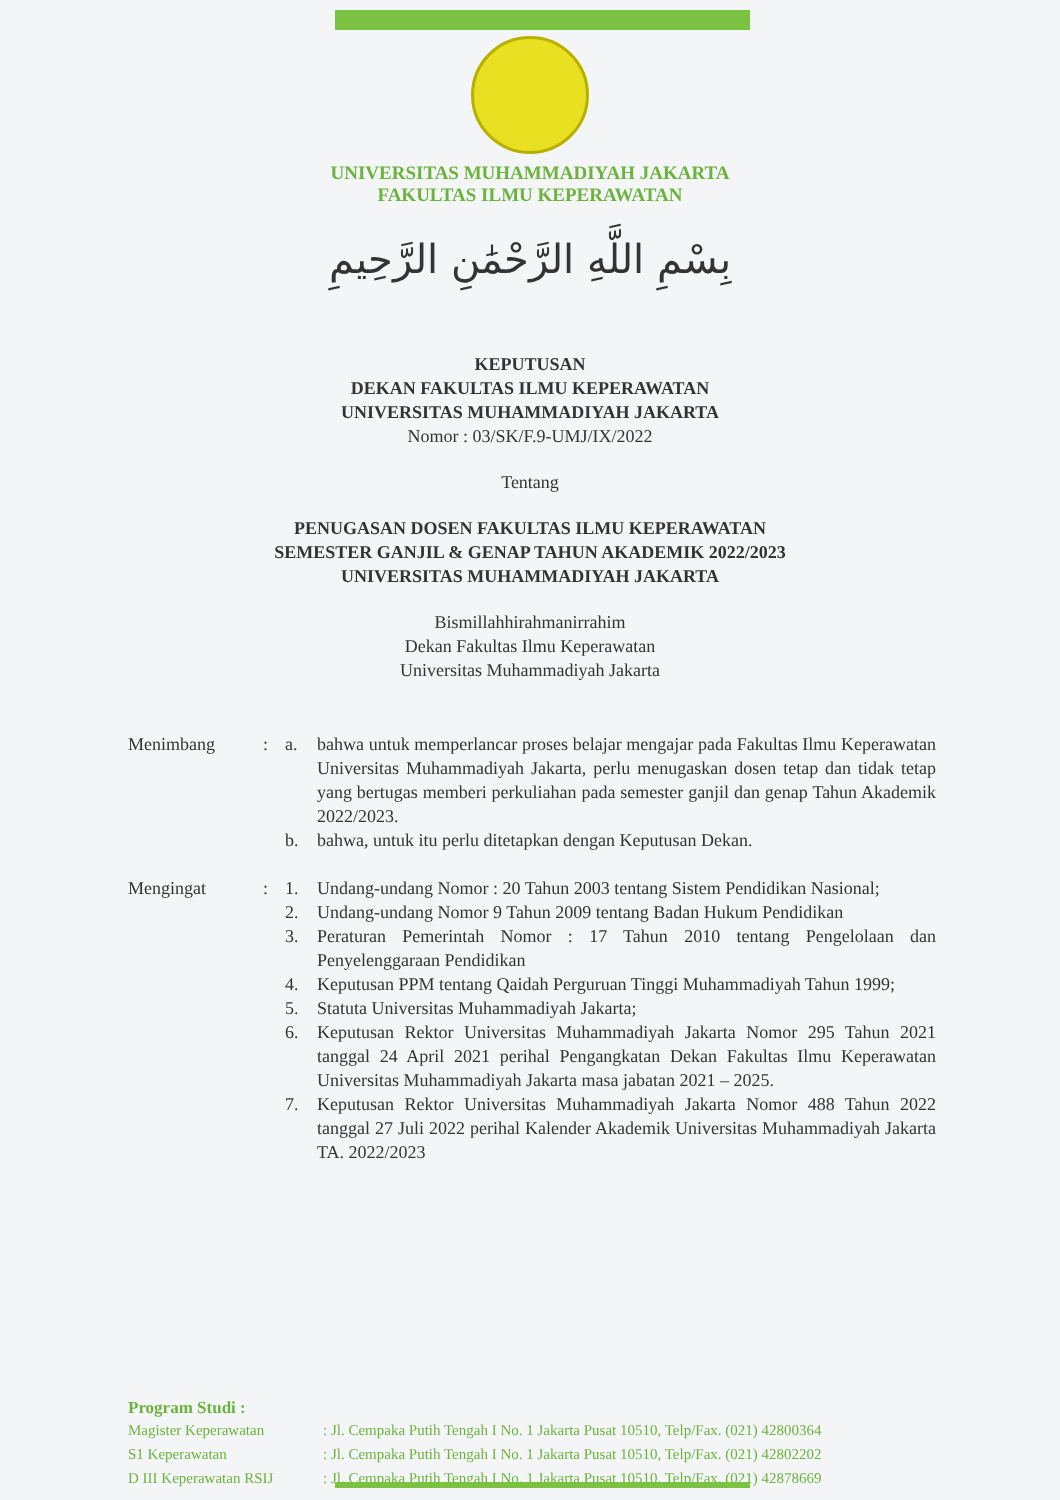UNIVERSITAS MUHAMMADIYAH JAKARTA
FAKULTAS ILMU KEPERAWATAN
بِسْمِ اللَّهِ الرَّحْمَٰنِ الرَّحِيمِ
KEPUTUSAN
DEKAN FAKULTAS ILMU KEPERAWATAN
UNIVERSITAS MUHAMMADIYAH JAKARTA
Nomor : 03/SK/F.9-UMJ/IX/2022
Tentang
PENUGASAN DOSEN FAKULTAS ILMU KEPERAWATAN
SEMESTER GANJIL & GENAP TAHUN AKADEMIK 2022/2023
UNIVERSITAS MUHAMMADIYAH JAKARTA
Bismillahhirahmanirrahim
Dekan Fakultas Ilmu Keperawatan
Universitas Muhammadiyah Jakarta
| Menimbang | : | a. | bahwa untuk memperlancar proses belajar mengajar pada Fakultas Ilmu Keperawatan Universitas Muhammadiyah Jakarta, perlu menugaskan dosen tetap dan tidak tetap yang bertugas memberi perkuliahan pada semester ganjil dan genap Tahun Akademik 2022/2023. |
| | | b. | bahwa, untuk itu perlu ditetapkan dengan Keputusan Dekan. |
| Mengingat | : | 1. | Undang-undang Nomor : 20 Tahun 2003 tentang Sistem Pendidikan Nasional; |
| | | 2. | Undang-undang Nomor 9 Tahun 2009 tentang Badan Hukum Pendidikan |
| | | 3. | Peraturan Pemerintah Nomor : 17 Tahun 2010 tentang Pengelolaan dan Penyelenggaraan Pendidikan |
| | | 4. | Keputusan PPM tentang Qaidah Perguruan Tinggi Muhammadiyah Tahun 1999; |
| | | 5. | Statuta Universitas Muhammadiyah Jakarta; |
| | | 6. | Keputusan Rektor Universitas Muhammadiyah Jakarta Nomor 295 Tahun 2021 tanggal 24 April 2021 perihal Pengangkatan Dekan Fakultas Ilmu Keperawatan Universitas Muhammadiyah Jakarta masa jabatan 2021 – 2025. |
| | | 7. | Keputusan Rektor Universitas Muhammadiyah Jakarta Nomor 488 Tahun 2022 tanggal 27 Juli 2022 perihal Kalender Akademik Universitas Muhammadiyah Jakarta TA. 2022/2023 |
Program Studi :
| Magister Keperawatan | : Jl. Cempaka Putih Tengah I No. 1 Jakarta Pusat 10510, Telp/Fax. (021) 42800364 |
| S1 Keperawatan | : Jl. Cempaka Putih Tengah I No. 1 Jakarta Pusat 10510, Telp/Fax. (021) 42802202 |
| D III Keperawatan RSIJ | : Jl. Cempaka Putih Tengah I No. 1 Jakarta Pusat 10510, Telp/Fax. (021) 42878669 |